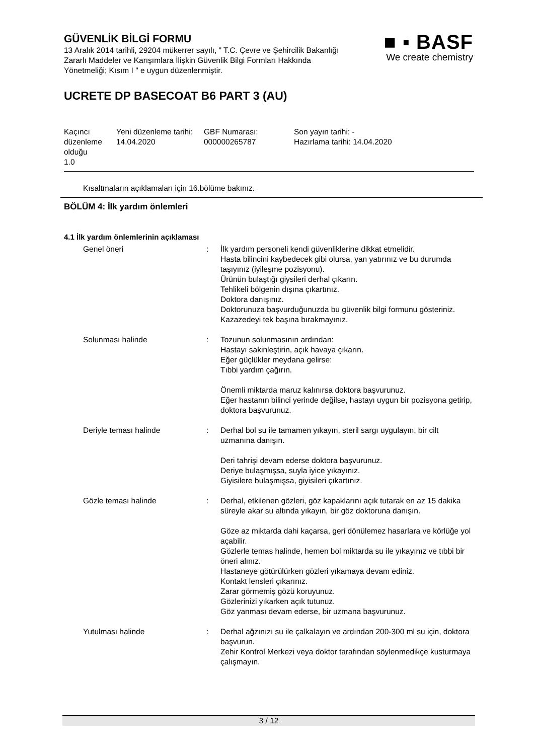GÜVENLİK BİLGİ FORMU
13 Aralık 2014 tarihli, 29204 mükerrer sayılı, " T.C. Çevre ve Şehircilik Bakanlığı Zararlı Maddeler ve Karışımlara İlişkin Güvenlik Bilgi Formları Hakkında Yönetmeliği; Kısım I " e uygun düzenlenmiştir.
■ ▪ BASF
We create chemistry
UCRETE DP BASECOAT B6 PART 3 (AU)
| Kaçıncı düzenleme olduğu 1.0 | Yeni düzenleme tarihi: 14.04.2020 | GBF Numarası: 000000265787 | Son yayın tarihi: - Hazırlama tarihi: 14.04.2020 |
Kısaltmaların açıklamaları için 16.bölüme bakınız.
BÖLÜM 4: İlk yardım önlemleri
4.1 İlk yardım önlemlerinin açıklaması
| Genel öneri | : | İlk yardım personeli kendi güvenliklerine dikkat etmelidir. Hasta bilincini kaybedecek gibi olursa, yan yatırınız ve bu durumda taşıyınız (iyileşme pozisyonu). Ürünün bulaştığı giysileri derhal çıkarın. Tehlikeli bölgenin dışına çıkartınız. Doktora danışınız. Doktorunuza başvurduğunuzda bu güvenlik bilgi formunu gösteriniz. Kazazedeyi tek başına bırakmayınız. |
| Solunması halinde | : | Tozunun solunmasının ardından: Hastayı sakinleştirin, açık havaya çıkarın. Eğer güçlükler meydana gelirse: Tıbbi yardım çağırın. Önemli miktarda maruz kalınırsa doktora başvurunuz. Eğer hastanın bilinci yerinde değilse, hastayı uygun bir pozisyona getirip, doktora başvurunuz. |
| Deriyle teması halinde | : | Derhal bol su ile tamamen yıkayın, steril sargı uygulayın, bir cilt uzmanına danışın. Deri tahrişi devam ederse doktora başvurunuz. Deriye bulaşmışsa, suyla iyice yıkayınız. Giyisilere bulaşmışsa, giyisileri çıkartınız. |
| Gözle teması halinde | : | Derhal, etkilenen gözleri, göz kapaklarını açık tutarak en az 15 dakika süreyle akar su altında yıkayın, bir göz doktoruna danışın. Göze az miktarda dahi kaçarsa, geri dönülemez hasarlara ve körlüğe yol açabilir. Gözlerle temas halinde, hemen bol miktarda su ile yıkayınız ve tıbbi bir öneri alınız. Hastaneye götürülürken gözleri yıkamaya devam ediniz. Kontakt lensleri çıkarınız. Zarar görmemiş gözü koruyunuz. Gözlerinizi yıkarken açık tutunuz. Göz yanması devam ederse, bir uzmana başvurunuz. |
| Yutulması halinde | : | Derhal ağzınızı su ile çalkalayın ve ardından 200-300 ml su için, doktora başvurun. Zehir Kontrol Merkezi veya doktor tarafından söylenmedikçe kusturmaya çalışmayın. |
3 / 12